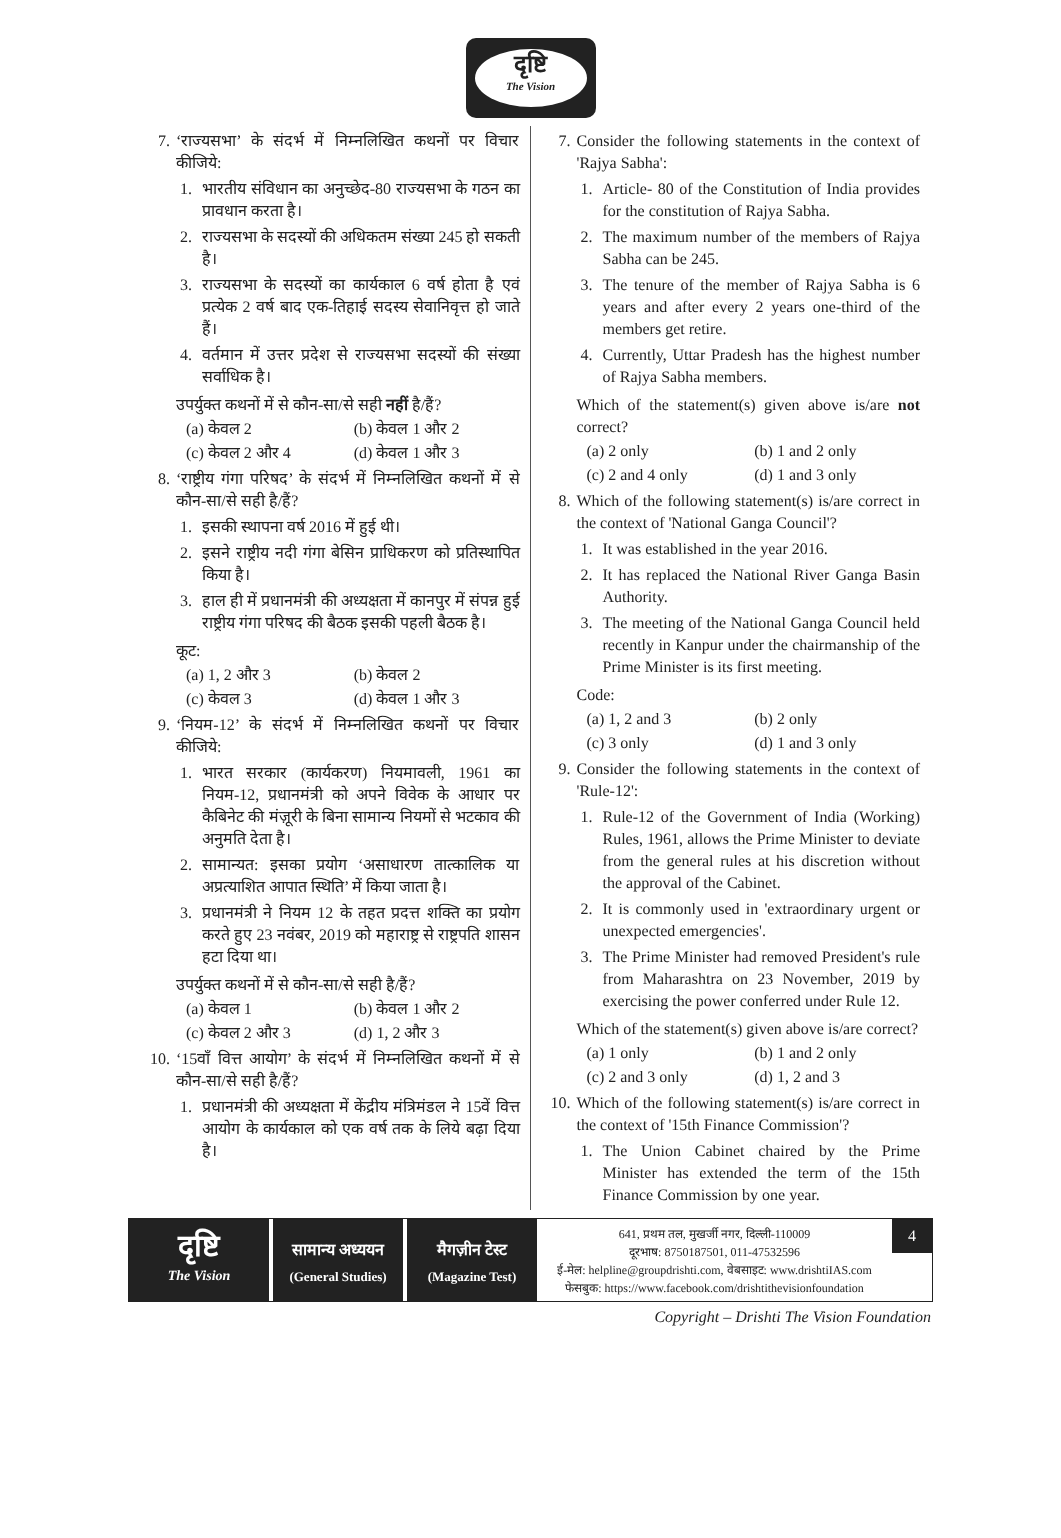दृष्टि
The Vision
7. ‘राज्यसभा’ के संदर्भ में निम्नलिखित कथनों पर विचार कीजिये:
1. भारतीय संविधान का अनुच्छेद-80 राज्यसभा के गठन का प्रावधान करता है।
2. राज्यसभा के सदस्यों की अधिकतम संख्या 245 हो सकती है।
3. राज्यसभा के सदस्यों का कार्यकाल 6 वर्ष होता है एवं प्रत्येक 2 वर्ष बाद एक-तिहाई सदस्य सेवानिवृत्त हो जाते हैं।
4. वर्तमान में उत्तर प्रदेश से राज्यसभा सदस्यों की संख्या सर्वाधिक है।
उपर्युक्त कथनों में से कौन-सा/से सही नहीं है/हैं?
(a) केवल 2 (b) केवल 1 और 2 (c) केवल 2 और 4 (d) केवल 1 और 3
8. ‘राष्ट्रीय गंगा परिषद’ के संदर्भ में निम्नलिखित कथनों में से कौन-सा/से सही है/हैं?
1. इसकी स्थापना वर्ष 2016 में हुई थी।
2. इसने राष्ट्रीय नदी गंगा बेसिन प्राधिकरण को प्रतिस्थापित किया है।
3. हाल ही में प्रधानमंत्री की अध्यक्षता में कानपुर में संपन्न हुई राष्ट्रीय गंगा परिषद की बैठक इसकी पहली बैठक है।
कूट:
(a) 1, 2 और 3 (b) केवल 2 (c) केवल 3 (d) केवल 1 और 3
9. ‘नियम-12’ के संदर्भ में निम्नलिखित कथनों पर विचार कीजिये:
1. भारत सरकार (कार्यकरण) नियमावली, 1961 का नियम-12, प्रधानमंत्री को अपने विवेक के आधार पर कैबिनेट की मंज़ूरी के बिना सामान्य नियमों से भटकाव की अनुमति देता है।
2. सामान्यत: इसका प्रयोग ‘असाधारण तात्कालिक या अप्रत्याशित आपात स्थिति’ में किया जाता है।
3. प्रधानमंत्री ने नियम 12 के तहत प्रदत्त शक्ति का प्रयोग करते हुए 23 नवंबर, 2019 को महाराष्ट्र से राष्ट्रपति शासन हटा दिया था।
उपर्युक्त कथनों में से कौन-सा/से सही है/हैं?
(a) केवल 1 (b) केवल 1 और 2 (c) केवल 2 और 3 (d) 1, 2 और 3
10. ‘15वाँ वित्त आयोग’ के संदर्भ में निम्नलिखित कथनों में से कौन-सा/से सही है/हैं?
1. प्रधानमंत्री की अध्यक्षता में केंद्रीय मंत्रिमंडल ने 15वें वित्त आयोग के कार्यकाल को एक वर्ष तक के लिये बढ़ा दिया है।
7. Consider the following statements in the context of 'Rajya Sabha':
1. Article- 80 of the Constitution of India provides for the constitution of Rajya Sabha.
2. The maximum number of the members of Rajya Sabha can be 245.
3. The tenure of the member of Rajya Sabha is 6 years and after every 2 years one-third of the members get retire.
4. Currently, Uttar Pradesh has the highest number of Rajya Sabha members.
Which of the statement(s) given above is/are not correct?
(a) 2 only (b) 1 and 2 only (c) 2 and 4 only (d) 1 and 3 only
8. Which of the following statement(s) is/are correct in the context of 'National Ganga Council'?
1. It was established in the year 2016.
2. It has replaced the National River Ganga Basin Authority.
3. The meeting of the National Ganga Council held recently in Kanpur under the chairmanship of the Prime Minister is its first meeting.
Code:
(a) 1, 2 and 3 (b) 2 only (c) 3 only (d) 1 and 3 only
9. Consider the following statements in the context of 'Rule-12':
1. Rule-12 of the Government of India (Working) Rules, 1961, allows the Prime Minister to deviate from the general rules at his discretion without the approval of the Cabinet.
2. It is commonly used in 'extraordinary urgent or unexpected emergencies'.
3. The Prime Minister had removed President's rule from Maharashtra on 23 November, 2019 by exercising the power conferred under Rule 12.
Which of the statement(s) given above is/are correct?
(a) 1 only (b) 1 and 2 only (c) 2 and 3 only (d) 1, 2 and 3
10. Which of the following statement(s) is/are correct in the context of '15th Finance Commission'?
1. The Union Cabinet chaired by the Prime Minister has extended the term of the 15th Finance Commission by one year.
दृष्टि
The Vision
सामान्य अध्ययन
(General Studies)
मैगज़ीन टेस्ट
(Magazine Test)
641, प्रथम तल, मुखर्जी नगर, दिल्ली-110009
दूरभाष: 8750187501, 011-47532596
ई-मेल: helpline@groupdrishti.com, वेबसाइट: www.drishtiIAS.com
फेसबुक: https://www.facebook.com/drishtithevisionfoundation
4
Copyright – Drishti The Vision Foundation